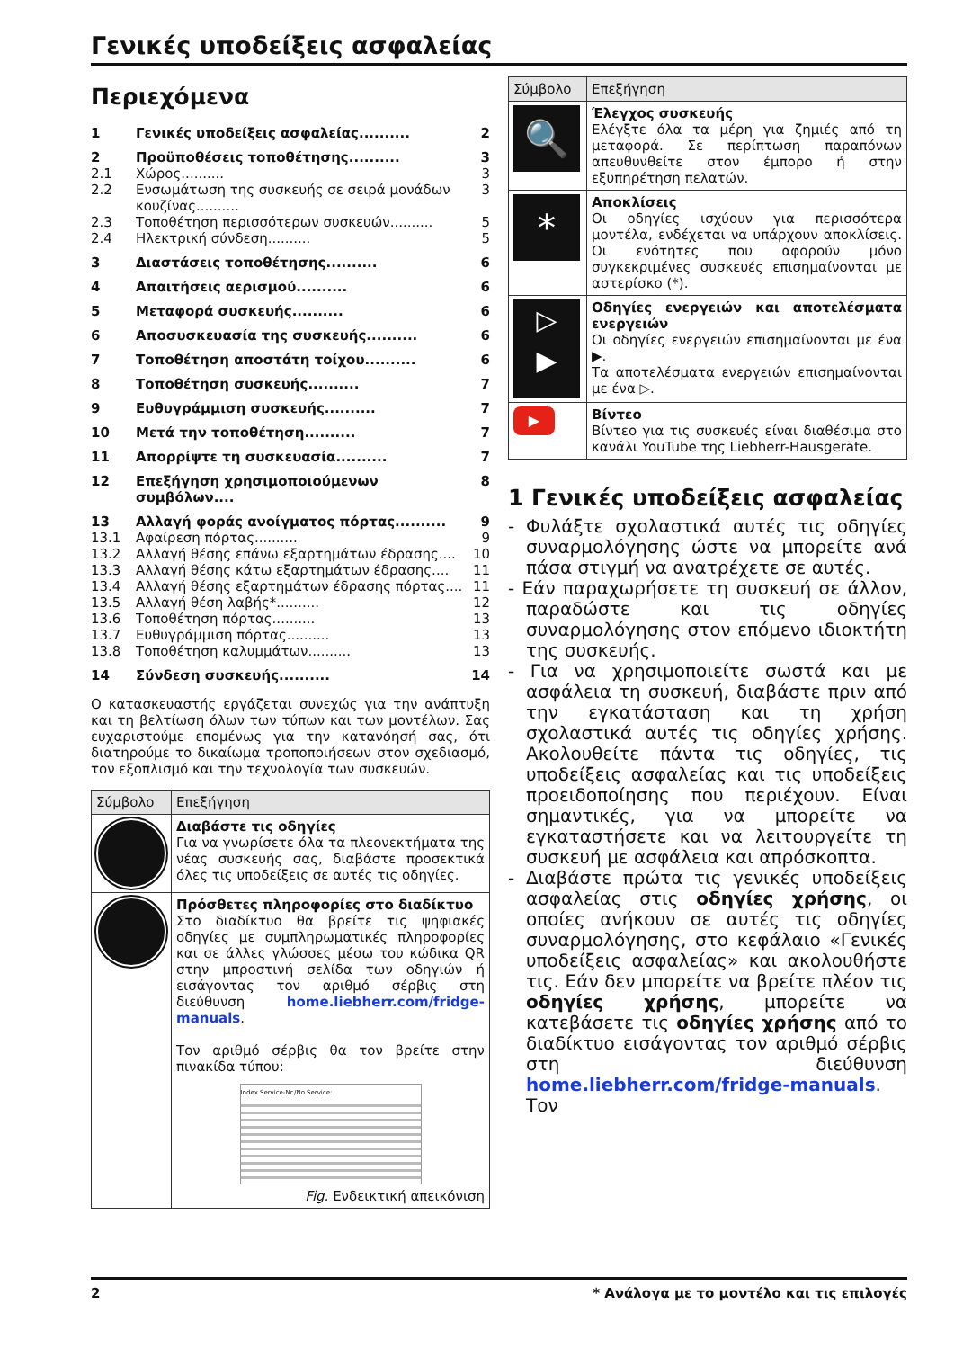Γενικές υποδείξεις ασφαλείας
Περιεχόμενα
| 1 | Γενικές υποδείξεις ασφαλείας.......... | 2 |
| 2 | Προϋποθέσεις τοποθέτησης.......... | 3 |
| 2.1 | Χώρος.......... | 3 |
| 2.2 | Ενσωμάτωση της συσκευής σε σειρά μονάδων κουζίνας.......... | 3 |
| 2.3 | Τοποθέτηση περισσότερων συσκευών.......... | 5 |
| 2.4 | Ηλεκτρική σύνδεση.......... | 5 |
| 3 | Διαστάσεις τοποθέτησης.......... | 6 |
| 4 | Απαιτήσεις αερισμού.......... | 6 |
| 5 | Μεταφορά συσκευής.......... | 6 |
| 6 | Αποσυσκευασία της συσκευής.......... | 6 |
| 7 | Τοποθέτηση αποστάτη τοίχου.......... | 6 |
| 8 | Τοποθέτηση συσκευής.......... | 7 |
| 9 | Ευθυγράμμιση συσκευής.......... | 7 |
| 10 | Μετά την τοποθέτηση.......... | 7 |
| 11 | Απορρίψτε τη συσκευασία.......... | 7 |
| 12 | Επεξήγηση χρησιμοποιούμενων συμβόλων.... | 8 |
| 13 | Αλλαγή φοράς ανοίγματος πόρτας.......... | 9 |
| 13.1 | Αφαίρεση πόρτας.......... | 9 |
| 13.2 | Αλλαγή θέσης επάνω εξαρτημάτων έδρασης.... | 10 |
| 13.3 | Αλλαγή θέσης κάτω εξαρτημάτων έδρασης.... | 11 |
| 13.4 | Αλλαγή θέσης εξαρτημάτων έδρασης πόρτας.... | 11 |
| 13.5 | Αλλαγή θέση λαβής*.......... | 12 |
| 13.6 | Τοποθέτηση πόρτας.......... | 13 |
| 13.7 | Ευθυγράμμιση πόρτας.......... | 13 |
| 13.8 | Τοποθέτηση καλυμμάτων.......... | 13 |
| 14 | Σύνδεση συσκευής.......... | 14 |
Ο κατασκευαστής εργάζεται συνεχώς για την ανάπτυξη και τη βελτίωση όλων των τύπων και των μοντέλων. Σας ευχαριστούμε επομένως για την κατανόησή σας, ότι διατηρούμε το δικαίωμα τροποποιήσεων στον σχεδιασμό, τον εξοπλισμό και την τεχνολογία των συσκευών.
| Σύμβολο | Επεξήγηση |
| --- | --- |
| | Διαβάστε τις οδηγίες Για να γνωρίσετε όλα τα πλεονεκτήματα της νέας συσκευής σας, διαβάστε προσεκτικά όλες τις υποδείξεις σε αυτές τις οδηγίες. |
| | Πρόσθετες πληροφορίες στο διαδίκτυο Στο διαδίκτυο θα βρείτε τις ψηφιακές οδηγίες με συμπληρωματικές πληροφορίες και σε άλλες γλώσσες μέσω του κώδικα QR στην μπροστινή σελίδα των οδηγιών ή εισάγοντας τον αριθμό σέρβις στη διεύθυνση home.liebherr.com/fridge-manuals . Τον αριθμό σέρβις θα τον βρείτε στην πινακίδα τύπου: Index Service-Nr./No.Service: Fig. Ενδεικτική απεικόνιση |
| Σύμβολο | Επεξήγηση |
| --- | --- |
| 🔍 | Έλεγχος συσκευής Ελέγξτε όλα τα μέρη για ζημιές από τη μεταφορά. Σε περίπτωση παραπόνων απευθυνθείτε στον έμπορο ή στην εξυπηρέτηση πελατών. |
| * | Αποκλίσεις Οι οδηγίες ισχύουν για περισσότερα μοντέλα, ενδέχεται να υπάρχουν αποκλίσεις. Οι ενότητες που αφορούν μόνο συγκεκριμένες συσκευές επισημαίνονται με αστερίσκο (*). |
| ▷ ▶ | Οδηγίες ενεργειών και αποτελέσματα ενεργειών Οι οδηγίες ενεργειών επισημαίνονται με ένα ▶. Τα αποτελέσματα ενεργειών επισημαίνονται με ένα ▷. |
| ▶ | Βίντεο Βίντεο για τις συσκευές είναι διαθέσιμα στο κανάλι YouTube της Liebherr-Hausgeräte. |
1 Γενικές υποδείξεις ασφαλείας
- Φυλάξτε σχολαστικά αυτές τις οδηγίες συναρμολόγησης ώστε να μπορείτε ανά πάσα στιγμή να ανατρέχετε σε αυτές.
- Εάν παραχωρήσετε τη συσκευή σε άλλον, παραδώστε και τις οδηγίες συναρμολόγησης στον επόμενο ιδιοκτήτη της συσκευής.
- Για να χρησιμοποιείτε σωστά και με ασφάλεια τη συσκευή, διαβάστε πριν από την εγκατάσταση και τη χρήση σχολαστικά αυτές τις οδηγίες χρήσης. Ακολουθείτε πάντα τις οδηγίες, τις υποδείξεις ασφαλείας και τις υποδείξεις προειδοποίησης που περιέχουν. Είναι σημαντικές, για να μπορείτε να εγκαταστήσετε και να λειτουργείτε τη συσκευή με ασφάλεια και απρόσκοπτα.
- Διαβάστε πρώτα τις γενικές υποδείξεις ασφαλείας στις οδηγίες χρήσης, οι οποίες ανήκουν σε αυτές τις οδηγίες συναρμολόγησης, στο κεφάλαιο «Γενικές υποδείξεις ασφαλείας» και ακολουθήστε τις. Εάν δεν μπορείτε να βρείτε πλέον τις οδηγίες χρήσης, μπορείτε να κατεβάσετε τις οδηγίες χρήσης από το διαδίκτυο εισάγοντας τον αριθμό σέρβις στη διεύθυνση home.liebherr.com/fridge-manuals. Τον
2 * Ανάλογα με το μοντέλο και τις επιλογές